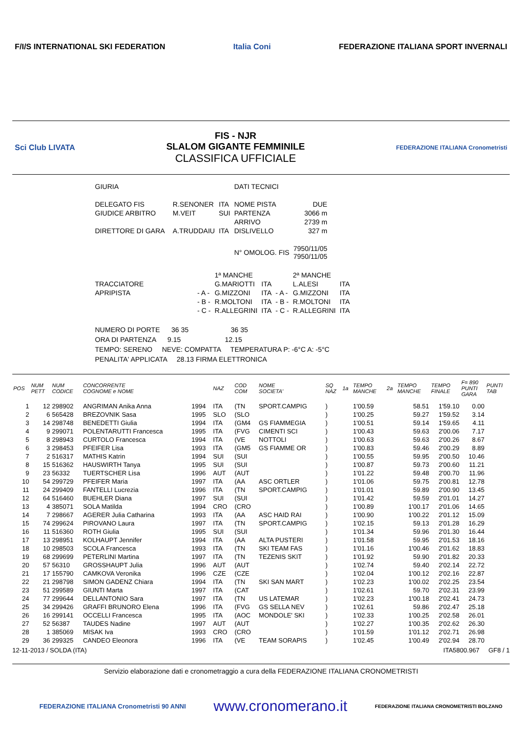F/I/S INTERNATIONAL SKI FEDERATION
Italia Coni
FEDERAZIONE ITALIANA SPORT INVERNALI
Sci Club LIVATA
FIS - NJR
SLALOM GIGANTE FEMMINILE
CLASSIFICA UFFICIALE
FEDERAZIONE ITALIANA Cronometristi
| GIURIA | | | | DATI TECNICI | |
| DELEGATO FIS | | R.SENONER | ITA | NOME PISTA | DUE |
| GIUDICE ARBITRO | | M.VEIT | SUI | PARTENZA | 3066 m |
| | | | | ARRIVO | 2739 m |
| DIRETTORE DI GARA | | A.TRUDDAIU | ITA | DISLIVELLO | 327 m |
| | | | | N° OMOLOG. FIS | 7950/11/05 7950/11/05 |
| | | 1ª MANCHE | | | 2ª MANCHE | |
| TRACCIATORE | | G.MARIOTTI | ITA | | L.ALESI | ITA |
| APRIPISTA | - A - | G.MIZZONI | ITA | - A - | G.MIZZONI | ITA |
| | - B - | R.MOLTONI | ITA | - B - | R.MOLTONI | ITA |
| | - C - | R.ALLEGRINI | ITA | - C - | R.ALLEGRINI | ITA |
NUMERO DI PORTE 36 35 36 35
ORA DI PARTENZA 9.15 12.15
TEMPO: SERENO NEVE: COMPATTA TEMPERATURA P: -6°C A: -5°C
PENALITA' APPLICATA 28.13 FIRMA ELETTRONICA
| POS | NUM PETT | NUM CODICE | CONCORRENTE COGNOME e NOME | | NAZ | COD COM | NOME SOCIETA' | SQ NAZ | 1a | TEMPO MANCHE | 2a | TEMPO MANCHE | TEMPO FINALE | F= 890 PUNTI GARA | PUNTI TAB |
| --- | --- | --- | --- | --- | --- | --- | --- | --- | --- | --- | --- | --- | --- | --- | --- |
| 1 | 12 | 298902 | ANGRIMAN Anika Anna | 1994 | ITA | (TN | SPORT.CAMPIG | ) | | 1'00.59 | | 58.51 | 1'59.10 | 0.00 | |
| 2 | 6 | 565428 | BREZOVNIK Sasa | 1995 | SLO | (SLO | | ) | | 1'00.25 | | 59.27 | 1'59.52 | 3.14 | |
| 3 | 14 | 298748 | BENEDETTI Giulia | 1994 | ITA | (GM4 | GS FIAMMEGIA | ) | | 1'00.51 | | 59.14 | 1'59.65 | 4.11 | |
| 4 | 9 | 299071 | POLENTARUTTI Francesca | 1995 | ITA | (FVG | CIMENTI SCI | ) | | 1'00.43 | | 59.63 | 2'00.06 | 7.17 | |
| 5 | 8 | 298943 | CURTOLO Francesca | 1994 | ITA | (VE | NOTTOLI | ) | | 1'00.63 | | 59.63 | 2'00.26 | 8.67 | |
| 6 | 3 | 298453 | PFEIFER Lisa | 1993 | ITA | (GM5 | GS FIAMME OR | ) | | 1'00.83 | | 59.46 | 2'00.29 | 8.89 | |
| 7 | 2 | 516317 | MATHIS Katrin | 1994 | SUI | (SUI | | ) | | 1'00.55 | | 59.95 | 2'00.50 | 10.46 | |
| 8 | 15 | 516362 | HAUSWIRTH Tanya | 1995 | SUI | (SUI | | ) | | 1'00.87 | | 59.73 | 2'00.60 | 11.21 | |
| 9 | 23 | 56332 | TUERTSCHER Lisa | 1996 | AUT | (AUT | | ) | | 1'01.22 | | 59.48 | 2'00.70 | 11.96 | |
| 10 | 54 | 299729 | PFEIFER Maria | 1997 | ITA | (AA | ASC ORTLER | ) | | 1'01.06 | | 59.75 | 2'00.81 | 12.78 | |
| 11 | 24 | 299409 | FANTELLI Lucrezia | 1996 | ITA | (TN | SPORT.CAMPIG | ) | | 1'01.01 | | 59.89 | 2'00.90 | 13.45 | |
| 12 | 64 | 516460 | BUEHLER Diana | 1997 | SUI | (SUI | | ) | | 1'01.42 | | 59.59 | 2'01.01 | 14.27 | |
| 13 | 4 | 385071 | SOLA Matilda | 1994 | CRO | (CRO | | ) | | 1'00.89 | | 1'00.17 | 2'01.06 | 14.65 | |
| 14 | 7 | 298667 | AGERER Julia Catharina | 1993 | ITA | (AA | ASC HAID RAI | ) | | 1'00.90 | | 1'00.22 | 2'01.12 | 15.09 | |
| 15 | 74 | 299624 | PIROVANO Laura | 1997 | ITA | (TN | SPORT.CAMPIG | ) | | 1'02.15 | | 59.13 | 2'01.28 | 16.29 | |
| 16 | 11 | 516360 | ROTH Giulia | 1995 | SUI | (SUI | | ) | | 1'01.34 | | 59.96 | 2'01.30 | 16.44 | |
| 17 | 13 | 298951 | KOLHAUPT Jennifer | 1994 | ITA | (AA | ALTA PUSTERI | ) | | 1'01.58 | | 59.95 | 2'01.53 | 18.16 | |
| 18 | 10 | 298503 | SCOLA Francesca | 1993 | ITA | (TN | SKI TEAM FAS | ) | | 1'01.16 | | 1'00.46 | 2'01.62 | 18.83 | |
| 19 | 68 | 299699 | PETERLINI Martina | 1997 | ITA | (TN | TEZENIS SKIT | ) | | 1'01.92 | | 59.90 | 2'01.82 | 20.33 | |
| 20 | 57 | 56310 | GROSSHAUPT Julia | 1996 | AUT | (AUT | | ) | | 1'02.74 | | 59.40 | 2'02.14 | 22.72 | |
| 21 | 17 | 155790 | CAMKOVA Veronika | 1996 | CZE | (CZE | | ) | | 1'02.04 | | 1'00.12 | 2'02.16 | 22.87 | |
| 22 | 21 | 298798 | SIMON GADENZ Chiara | 1994 | ITA | (TN | SKI SAN MART | ) | | 1'02.23 | | 1'00.02 | 2'02.25 | 23.54 | |
| 23 | 51 | 299589 | GIUNTI Marta | 1997 | ITA | (CAT | | ) | | 1'02.61 | | 59.70 | 2'02.31 | 23.99 | |
| 24 | 77 | 299644 | DELLANTONIO Sara | 1997 | ITA | (TN | US LATEMAR | ) | | 1'02.23 | | 1'00.18 | 2'02.41 | 24.73 | |
| 25 | 34 | 299426 | GRAFFI BRUNORO Elena | 1996 | ITA | (FVG | GS SELLA NEV | ) | | 1'02.61 | | 59.86 | 2'02.47 | 25.18 | |
| 26 | 16 | 299141 | OCCELLI Francesca | 1995 | ITA | (AOC | MONDOLE' SKI | ) | | 1'02.33 | | 1'00.25 | 2'02.58 | 26.01 | |
| 27 | 52 | 56387 | TAUDES Nadine | 1997 | AUT | (AUT | | ) | | 1'02.27 | | 1'00.35 | 2'02.62 | 26.30 | |
| 28 | 1 | 385069 | MISAK Iva | 1993 | CRO | (CRO | | ) | | 1'01.59 | | 1'01.12 | 2'02.71 | 26.98 | |
| 29 | 36 | 299325 | CANDEO Eleonora | 1996 | ITA | (VE | TEAM SORAPIS | ) | | 1'02.45 | | 1'00.49 | 2'02.94 | 28.70 | |
12-11-2013 / SOLDA (ITA) ITA5800.967 GF8 / 1
Servizio elaborazione dati e cronometraggio a cura della FEDERAZIONE ITALIANA CRONOMETRISTI
FEDERAZIONE ITALIANA Cronometristi 90 ANNI
www.cronomerano.it
FEDERAZIONE ITALIANA CRONOMETRISTI BOLZANO